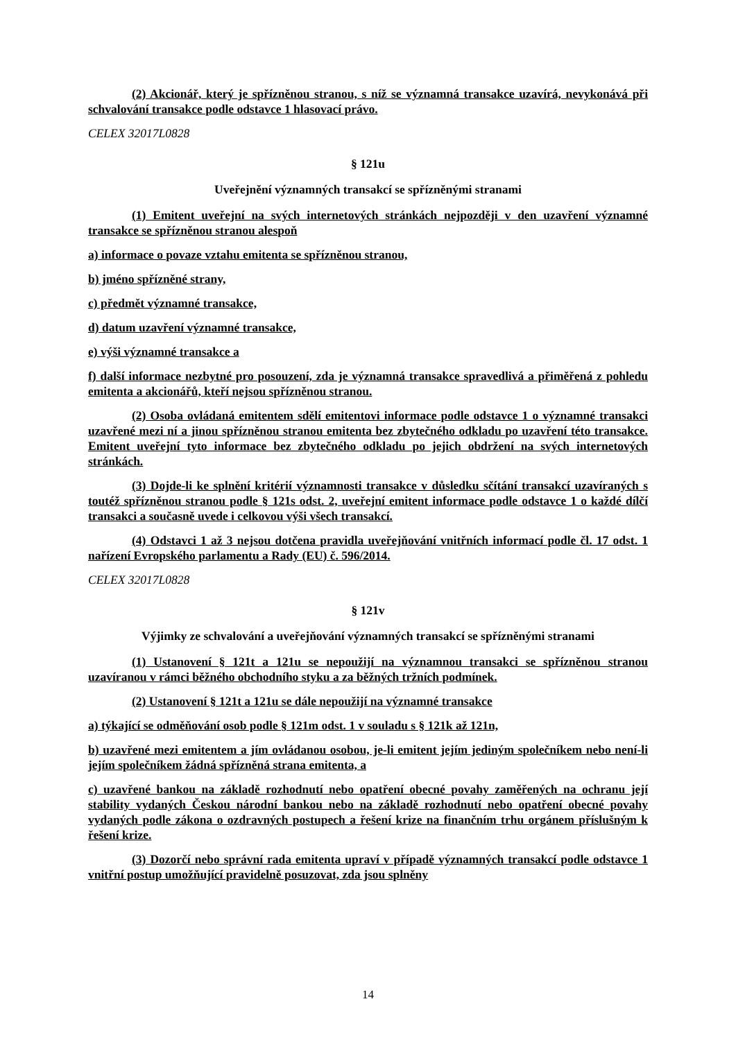(2) Akcionář, který je spřízněnou stranou, s níž se významná transakce uzavírá, nevykonává při schvalování transakce podle odstavce 1 hlasovací právo.
CELEX 32017L0828
§ 121u
Uveřejnění významných transakcí se spřízněnými stranami
(1) Emitent uveřejní na svých internetových stránkách nejpozději v den uzavření významné transakce se spřízněnou stranou alespoň
a) informace o povaze vztahu emitenta se spřízněnou stranou,
b) jméno spřízněné strany,
c) předmět významné transakce,
d) datum uzavření významné transakce,
e) výši významné transakce a
f) další informace nezbytné pro posouzení, zda je významná transakce spravedlivá a přiměřená z pohledu emitenta a akcionářů, kteří nejsou spřízněnou stranou.
(2) Osoba ovládaná emitentem sdělí emitentovi informace podle odstavce 1 o významné transakci uzavřené mezi ní a jinou spřízněnou stranou emitenta bez zbytečného odkladu po uzavření této transakce. Emitent uveřejní tyto informace bez zbytečného odkladu po jejich obdržení na svých internetových stránkách.
(3) Dojde-li ke splnění kritérií významnosti transakce v důsledku sčítání transakcí uzavíraných s toutéž spřízněnou stranou podle § 121s odst. 2, uveřejní emitent informace podle odstavce 1 o každé dílčí transakci a současně uvede i celkovou výši všech transakcí.
(4) Odstavci 1 až 3 nejsou dotčena pravidla uveřejňování vnitřních informací podle čl. 17 odst. 1 nařízení Evropského parlamentu a Rady (EU) č. 596/2014.
CELEX 32017L0828
§ 121v
Výjimky ze schvalování a uveřejňování významných transakcí se spřízněnými stranami
(1) Ustanovení § 121t a 121u se nepoužijí na významnou transakci se spřízněnou stranou uzavíranou v rámci běžného obchodního styku a za běžných tržních podmínek.
(2) Ustanovení § 121t a 121u se dále nepoužijí na významné transakce
a) týkající se odměňování osob podle § 121m odst. 1 v souladu s § 121k až 121n,
b) uzavřené mezi emitentem a jím ovládanou osobou, je-li emitent jejím jediným společníkem nebo není-li jejím společníkem žádná spřízněná strana emitenta, a
c) uzavřené bankou na základě rozhodnutí nebo opatření obecné povahy zaměřených na ochranu její stability vydaných Českou národní bankou nebo na základě rozhodnutí nebo opatření obecné povahy vydaných podle zákona o ozdravných postupech a řešení krize na finančním trhu orgánem příslušným k řešení krize.
(3) Dozorčí nebo správní rada emitenta upraví v případě významných transakcí podle odstavce 1 vnitřní postup umožňující pravidelně posuzovat, zda jsou splněny
14